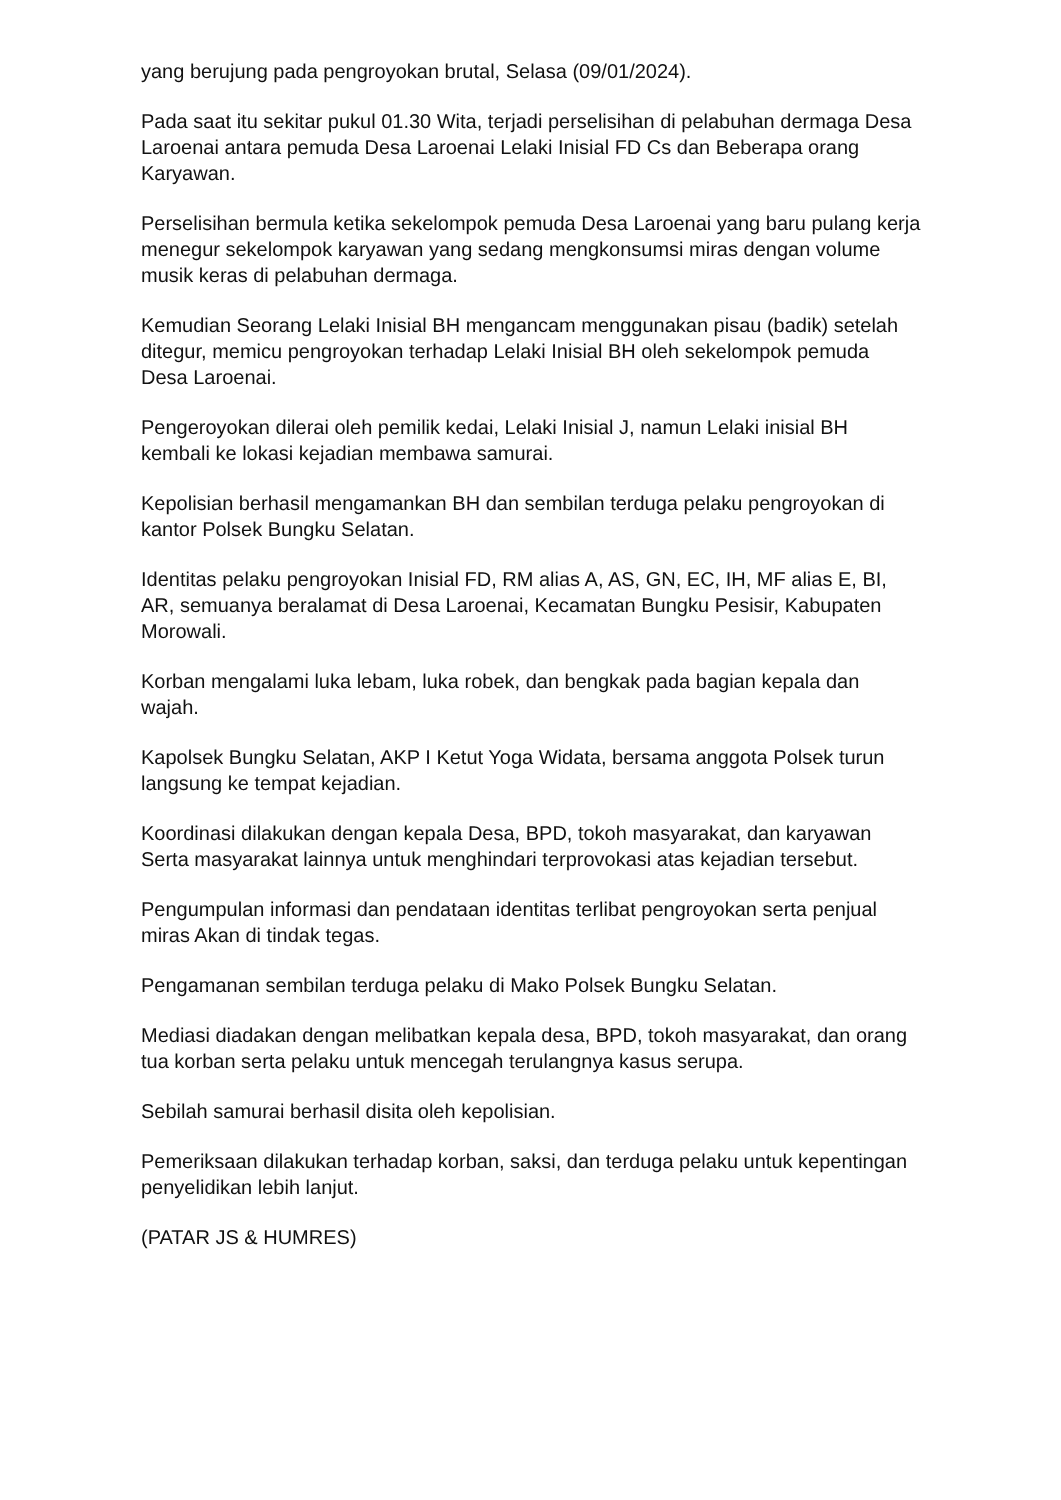yang berujung pada pengroyokan brutal, Selasa (09/01/2024).
Pada saat itu sekitar pukul 01.30 Wita, terjadi perselisihan di pelabuhan dermaga Desa Laroenai antara pemuda Desa Laroenai Lelaki Inisial FD Cs dan Beberapa orang Karyawan.
Perselisihan bermula ketika sekelompok pemuda Desa Laroenai yang baru pulang kerja menegur sekelompok karyawan yang sedang mengkonsumsi miras dengan volume musik keras di pelabuhan dermaga.
Kemudian Seorang Lelaki Inisial BH mengancam menggunakan pisau (badik) setelah ditegur, memicu pengroyokan terhadap Lelaki Inisial BH oleh sekelompok pemuda Desa Laroenai.
Pengeroyokan dilerai oleh pemilik kedai, Lelaki Inisial J, namun Lelaki inisial BH kembali ke lokasi kejadian membawa samurai.
Kepolisian berhasil mengamankan BH dan sembilan terduga pelaku pengroyokan di kantor Polsek Bungku Selatan.
Identitas pelaku pengroyokan Inisial FD, RM alias A, AS, GN, EC, IH, MF alias E, BI, AR, semuanya beralamat di Desa Laroenai, Kecamatan Bungku Pesisir, Kabupaten Morowali.
Korban mengalami luka lebam, luka robek, dan bengkak pada bagian kepala dan wajah.
Kapolsek Bungku Selatan, AKP I Ketut Yoga Widata, bersama anggota Polsek turun langsung ke tempat kejadian.
Koordinasi dilakukan dengan kepala Desa, BPD, tokoh masyarakat, dan karyawan Serta masyarakat lainnya untuk menghindari terprovokasi atas kejadian tersebut.
Pengumpulan informasi dan pendataan identitas terlibat pengroyokan serta penjual miras Akan di tindak tegas.
Pengamanan sembilan terduga pelaku di Mako Polsek Bungku Selatan.
Mediasi diadakan dengan melibatkan kepala desa, BPD, tokoh masyarakat, dan orang tua korban serta pelaku untuk mencegah terulangnya kasus serupa.
Sebilah samurai berhasil disita oleh kepolisian.
Pemeriksaan dilakukan terhadap korban, saksi, dan terduga pelaku untuk kepentingan penyelidikan lebih lanjut.
(PATAR JS & HUMRES)